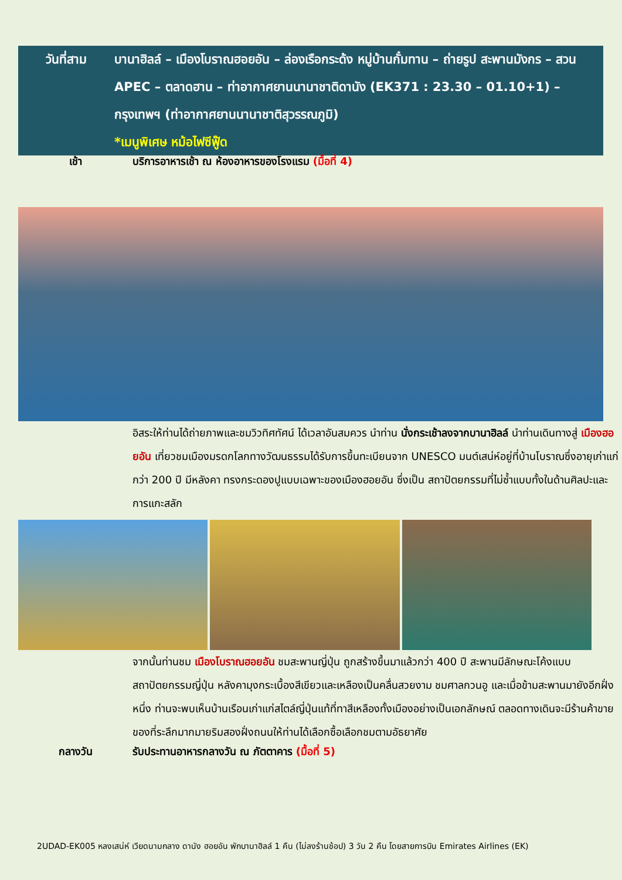วันที่สาม บานาฮิลล์ – เมืองโบราณฮอยอัน – ล่องเรือกระด้ง หมู่บ้านกั๋มทาน – ถ่ายรูป สะพานมังกร – สวน APEC – ตลาดฮาน – ท่าอากาศยานนานาชาติดานัง (EK371 : 23.30 – 01.10+1) – กรุงเทพฯ (ท่าอากาศยานนานาชาติสุวรรณภูมิ)
*เมนูพิเศษ หม้อไฟซีฟู๊ด
เช้า บริการอาหารเช้า ณ ห้องอาหารของโรงแรม (มื้อที่ 4)
อิสระให้ท่านได้ถ่ายภาพและชมวิวทิศทัศน์ ได้เวลาอันสมควร นำท่าน นั่งกระเช้าลงจากบานาฮิลล์ นำท่านเดินทางสู่ เมืองฮอยอัน เที่ยวชมเมืองมรดกโลกทางวัฒนธรรมได้รับการขึ้นทะเบียนจาก UNESCO มนต์เสน่ห์อยู่ที่บ้านโบราณซึ่งอายุเก่าแก่กว่า 200 ปี มีหลังคา ทรงกระดองปูแบบเฉพาะของเมืองฮอยอัน ซึ่งเป็น สถาปัตยกรรมที่ไม่ซ้ำแบบทั้งในด้านศิลปะและการแกะสลัก
จากนั้นท่านชม เมืองโบราณฮอยอัน ชมสะพานญี่ปุ่น ถูกสร้างขึ้นมาแล้วกว่า 400 ปี สะพานมีลักษณะโค้งแบบสถาปัตยกรรมญี่ปุ่น หลังคามุงกระเบื้องสีเขียวและเหลืองเป็นคลื่นสวยงาม ชมศาลกวนอู และเมื่อข้ามสะพานมายังอีกฝั่งหนึ่ง ท่านจะพบเห็นบ้านเรือนเก่าแก่สไตล์ญี่ปุ่นแท้ที่ทาสีเหลืองทั้งเมืองอย่างเป็นเอกลักษณ์ ตลอดทางเดินจะมีร้านค้าขายของที่ระลึกมากมายริมสองฝั่งถนนให้ท่านได้เลือกซื้อเลือกชมตามอัธยาศัย
กลางวัน รับประทานอาหารกลางวัน ณ ภัตตาคาร (มื้อที่ 5)
2UDAD-EK005 หลงเสน่ห์ เวียดนามกลาง ดานัง ฮอยอัน พักบานาฮิลล์ 1 คืน (ไม่ลงร้านช้อป) 3 วัน 2 คืน โดยสายการบิน Emirates Airlines (EK)